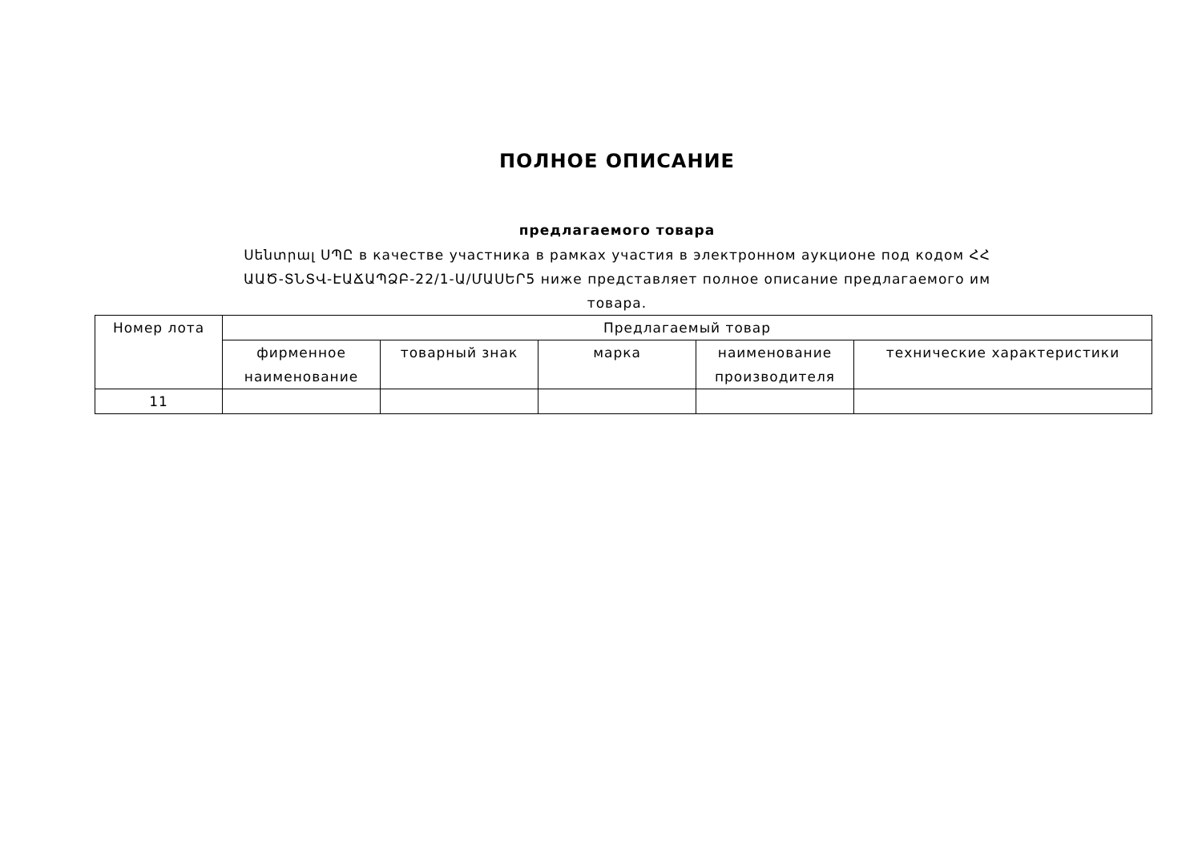ПОЛНОЕ ОПИСАНИЕ
предлагаемого товара
Սենտրալ ՍՊԸ в качестве участника в рамках участия в электронном аукционе под кодом ՀՀ ԱԱԾ-ՏՆՏՎ-ԷԱՃԱՊՁԲ-22/1-Ա/ՄԱՍԵՐ5 ниже представляет полное описание предлагаемого им товара.
| Номер лота | Предлагаемый товар | | | | |
| --- | --- | --- | --- | --- | --- |
| | фирменное наименование | товарный знак | марка | наименование производителя | технические характеристики |
| 11 | | | | | |